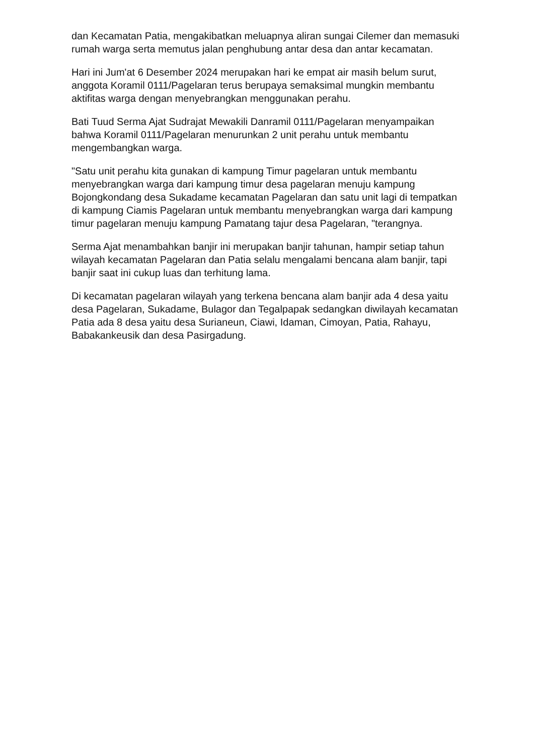dan Kecamatan Patia, mengakibatkan meluapnya aliran sungai Cilemer dan memasuki rumah warga serta memutus jalan penghubung antar desa dan antar kecamatan.
Hari ini Jum'at 6 Desember 2024 merupakan hari ke empat air masih belum surut, anggota Koramil 0111/Pagelaran terus berupaya semaksimal mungkin membantu aktifitas warga dengan menyebrangkan menggunakan perahu.
Bati Tuud Serma Ajat Sudrajat Mewakili Danramil 0111/Pagelaran menyampaikan bahwa Koramil 0111/Pagelaran menurunkan 2 unit perahu untuk membantu mengembangkan warga.
"Satu unit perahu kita gunakan di kampung Timur pagelaran untuk membantu menyebrangkan warga dari kampung timur desa pagelaran menuju kampung Bojongkondang desa Sukadame kecamatan Pagelaran dan satu unit lagi di tempatkan di kampung Ciamis Pagelaran untuk membantu menyebrangkan warga dari kampung timur pagelaran menuju kampung Pamatang tajur desa Pagelaran, "terangnya.
Serma Ajat menambahkan banjir ini merupakan banjir tahunan, hampir setiap tahun wilayah kecamatan Pagelaran dan Patia selalu mengalami bencana alam banjir, tapi banjir saat ini cukup luas dan terhitung lama.
Di kecamatan pagelaran wilayah yang terkena bencana alam banjir ada 4 desa yaitu desa Pagelaran, Sukadame, Bulagor dan Tegalpapak sedangkan diwilayah kecamatan Patia ada 8 desa yaitu desa Surianeun, Ciawi, Idaman, Cimoyan, Patia, Rahayu, Babakankeusik dan desa Pasirgadung.